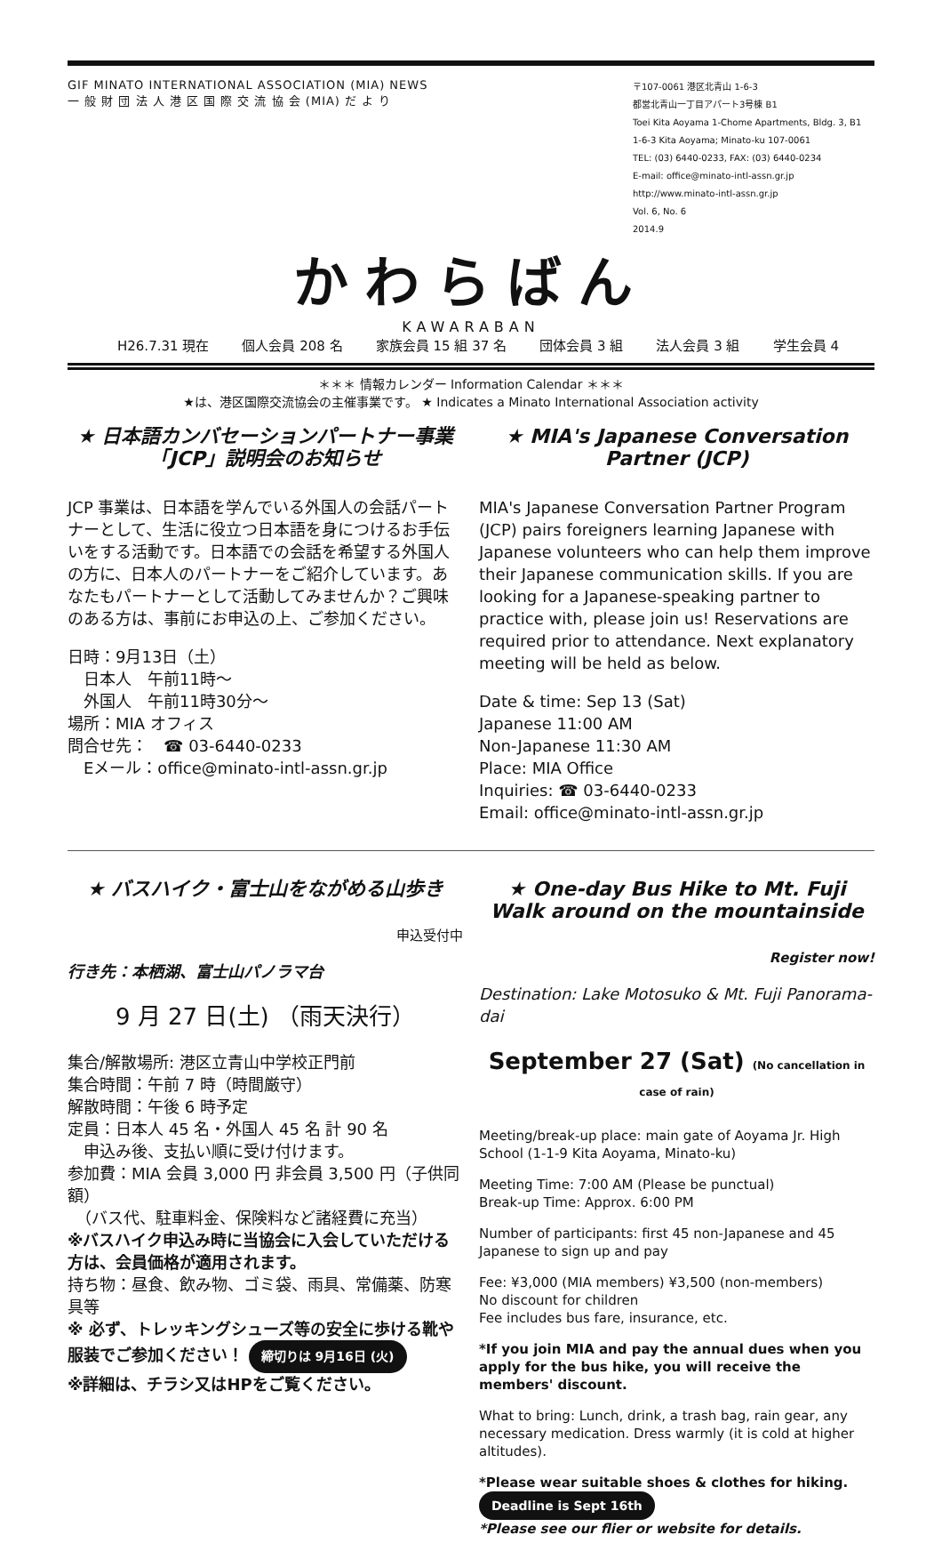GIF MINATO INTERNATIONAL ASSOCIATION (MIA) NEWS
一 般 財 団 法 人 港 区 国 際 交 流 協 会 (MIA) だ よ り
〒107-0061 港区北青山 1-6-3
都営北青山一丁目アパート3号棟 B1
Toei Kita Aoyama 1-Chome Apartments, Bldg. 3, B1
1-6-3 Kita Aoyama; Minato-ku 107-0061
TEL: (03) 6440-0233, FAX: (03) 6440-0234
E-mail: office@minato-intl-assn.gr.jp
http://www.minato-intl-assn.gr.jp
Vol. 6, No. 6
2014.9
かわらばん
KAWARABAN
H26.7.31 現在 個人会員 208 名 家族会員 15 組 37 名 団体会員 3 組 法人会員 3 組 学生会員 4
＊＊＊ 情報カレンダー Information Calendar ＊＊＊
★は、港区国際交流協会の主催事業です。 ★ Indicates a Minato International Association activity
★ 日本語カンバセーションパートナー事業「JCP」説明会のお知らせ
JCP 事業は、日本語を学んでいる外国人の会話パートナーとして、生活に役立つ日本語を身につけるお手伝いをする活動です。日本語での会話を希望する外国人の方に、日本人のパートナーをご紹介しています。あなたもパートナーとして活動してみませんか？ご興味のある方は、事前にお申込の上、ご参加ください。
日時：9月13日（土）
　日本人　午前11時～
　外国人　午前11時30分～
場所：MIA オフィス
問合せ先：　☎ 03-6440-0233
　Eメール：office@minato-intl-assn.gr.jp
★ MIA's Japanese Conversation Partner (JCP)
MIA's Japanese Conversation Partner Program (JCP) pairs foreigners learning Japanese with Japanese volunteers who can help them improve their Japanese communication skills. If you are looking for a Japanese-speaking partner to practice with, please join us! Reservations are required prior to attendance. Next explanatory meeting will be held as below.
Date & time: Sep 13 (Sat)
Japanese 11:00 AM
Non-Japanese 11:30 AM
Place: MIA Office
Inquiries: ☎ 03-6440-0233
Email: office@minato-intl-assn.gr.jp
★ バスハイク・富士山をながめる山歩き
申込受付中
行き先：本栖湖、富士山パノラマ台
9 月 27 日(土) （雨天決行）
集合/解散場所: 港区立青山中学校正門前
集合時間：午前 7 時（時間厳守）
解散時間：午後 6 時予定
定員：日本人 45 名・外国人 45 名 計 90 名
　申込み後、支払い順に受け付けます。
参加費：MIA 会員 3,000 円 非会員 3,500 円（子供同額）
　（バス代、駐車料金、保険料など諸経費に充当）
※バスハイク申込み時に当協会に入会していただける方は、会員価格が適用されます。
持ち物：昼食、飲み物、ゴミ袋、雨具、常備薬、防寒具等
※ 必ず、トレッキングシューズ等の安全に歩ける靴や服装でご参加ください！ 締切りは 9月16日 (火)
※詳細は、チラシ又はHPをご覧ください。
★ One-day Bus Hike to Mt. Fuji Walk around on the mountainside
Register now!
Destination: Lake Motosuko & Mt. Fuji Panorama-dai
September 27 (Sat) (No cancellation in case of rain)
Meeting/break-up place: main gate of Aoyama Jr. High School (1-1-9 Kita Aoyama, Minato-ku)
Meeting Time: 7:00 AM (Please be punctual)
Break-up Time: Approx. 6:00 PM
Number of participants: first 45 non-Japanese and 45 Japanese to sign up and pay
Fee: ¥3,000 (MIA members) ¥3,500 (non-members)
No discount for children
Fee includes bus fare, insurance, etc.
*If you join MIA and pay the annual dues when you apply for the bus hike, you will receive the members' discount.
What to bring: Lunch, drink, a trash bag, rain gear, any necessary medication. Dress warmly (it is cold at higher altitudes).
*Please wear suitable shoes & clothes for hiking. Deadline is Sept 16th
*Please see our flier or website for details.